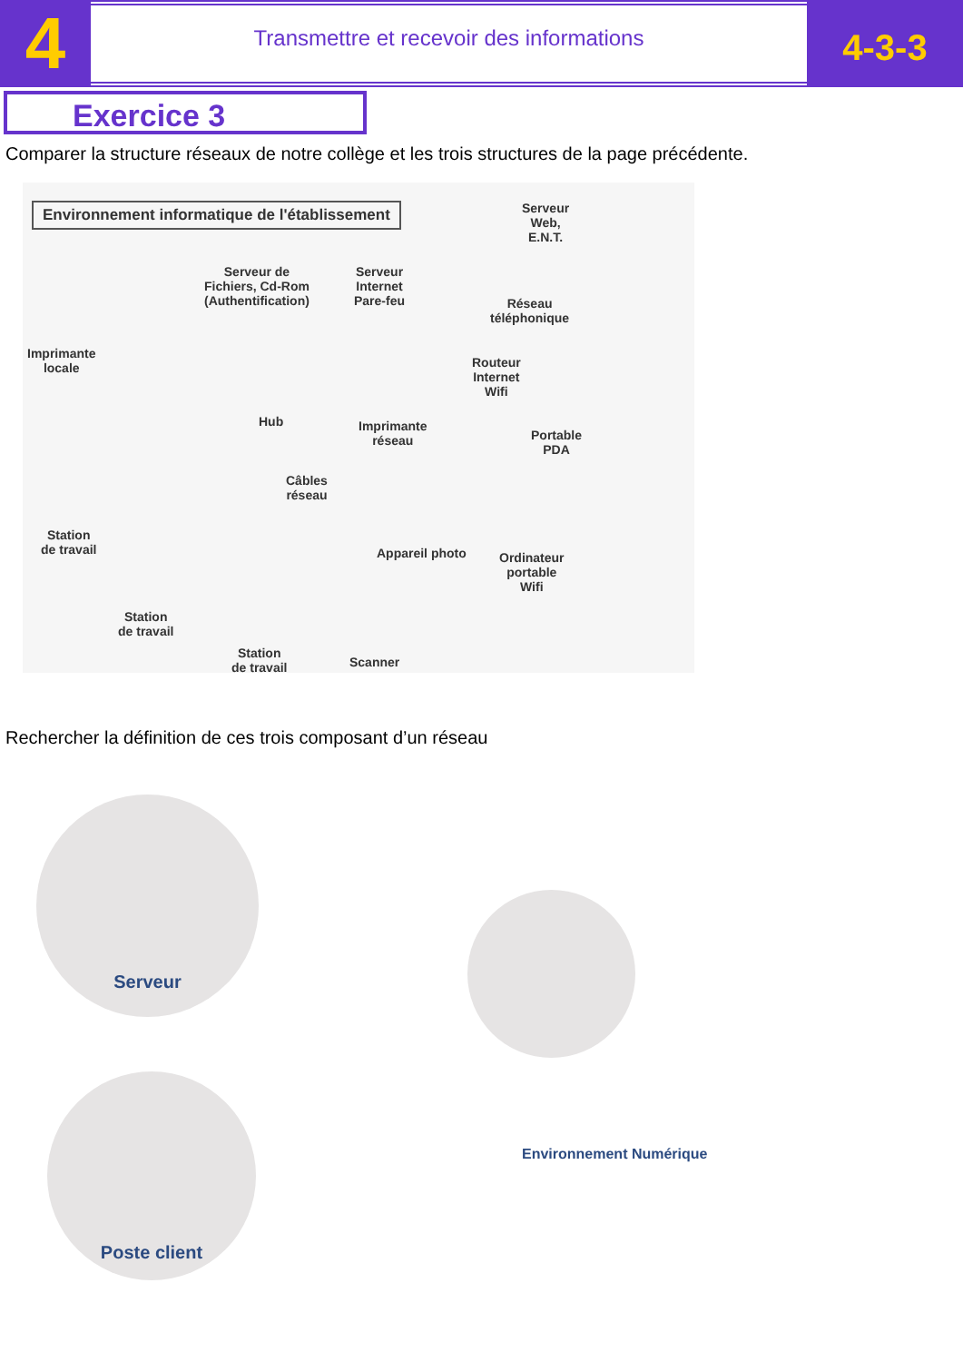4
Transmettre et recevoir des informations
4-3-3
Exercice 3
Comparer la structure réseaux de notre collège et les trois structures de la page précédente.
Environnement informatique de l'établissement
Serveur
Web,
E.N.T.
Serveur de
Fichiers, Cd-Rom
(Authentification)
Serveur
Internet
Pare-feu Réseau
téléphonique
Imprimante
locale Routeur
Internet
Wifi
Hub Imprimante
réseau Portable
PDA
Câbles
réseau
Station
de travail Appareil photo Ordinateur
portable
Wifi
Station
de travail
Station
de travail Scanner
Rechercher la définition de ces trois composant d’un réseau
Serveur
Poste client
Environnement Numérique